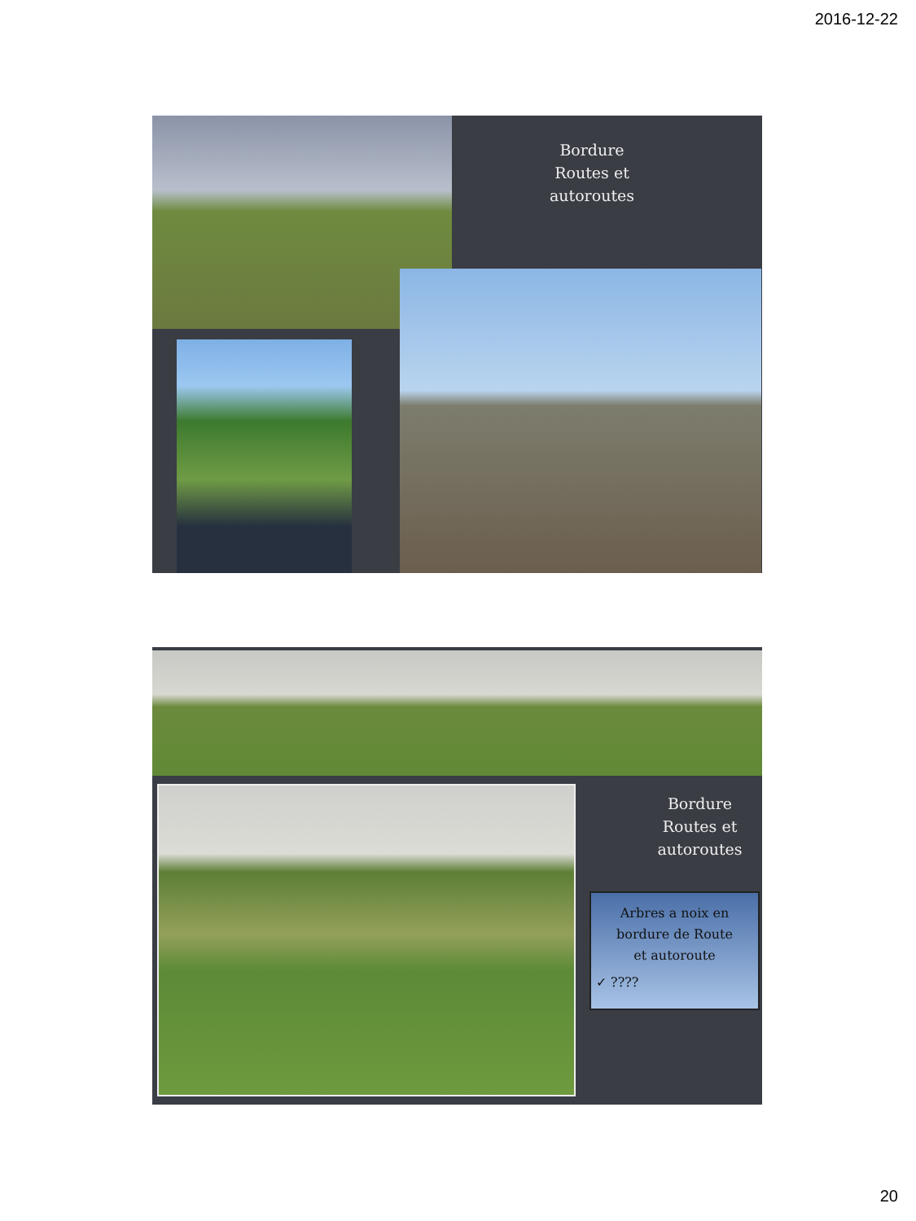2016-12-22
Bordure
Routes et
autoroutes
Bordure
Routes et
autoroutes
Arbres a noix en
bordure de Route
et autoroute
✓ ????
20